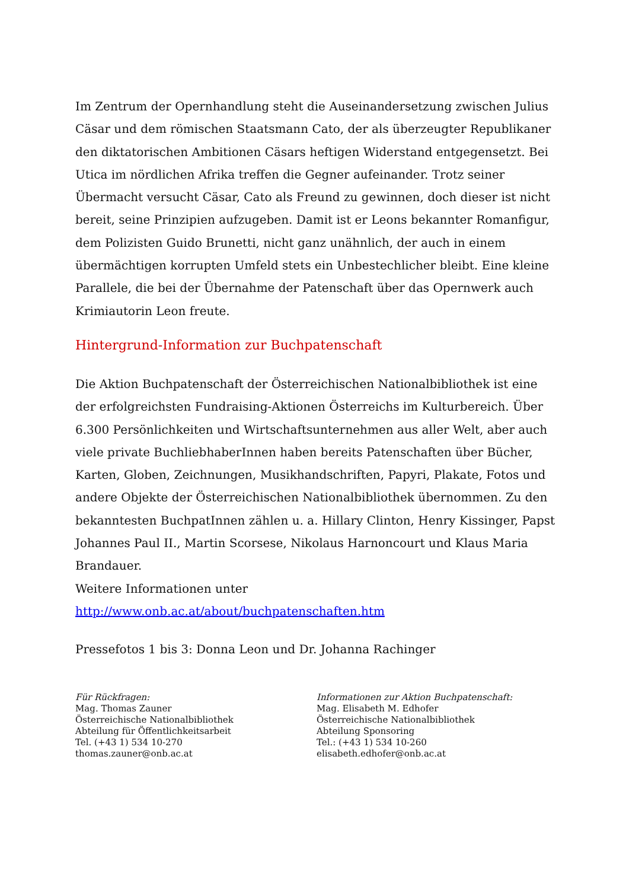Im Zentrum der Opernhandlung steht die Auseinandersetzung zwischen Julius Cäsar und dem römischen Staatsmann Cato, der als überzeugter Republikaner den diktatorischen Ambitionen Cäsars heftigen Widerstand entgegensetzt. Bei Utica im nördlichen Afrika treffen die Gegner aufeinander. Trotz seiner Übermacht versucht Cäsar, Cato als Freund zu gewinnen, doch dieser ist nicht bereit, seine Prinzipien aufzugeben. Damit ist er Leons bekannter Romanfigur, dem Polizisten Guido Brunetti, nicht ganz unähnlich, der auch in einem übermächtigen korrupten Umfeld stets ein Unbestechlicher bleibt. Eine kleine Parallele, die bei der Übernahme der Patenschaft über das Opernwerk auch Krimiautorin Leon freute.
Hintergrund-Information zur Buchpatenschaft
Die Aktion Buchpatenschaft der Österreichischen Nationalbibliothek ist eine der erfolgreichsten Fundraising-Aktionen Österreichs im Kulturbereich. Über 6.300 Persönlichkeiten und Wirtschaftsunternehmen aus aller Welt, aber auch viele private BuchliebhaberInnen haben bereits Patenschaften über Bücher, Karten, Globen, Zeichnungen, Musikhandschriften, Papyri, Plakate, Fotos und andere Objekte der Österreichischen Nationalbibliothek übernommen. Zu den bekanntesten BuchpatInnen zählen u. a. Hillary Clinton, Henry Kissinger, Papst Johannes Paul II., Martin Scorsese, Nikolaus Harnoncourt und Klaus Maria Brandauer.
Weitere Informationen unter http://www.onb.ac.at/about/buchpatenschaften.htm
Pressefotos 1 bis 3: Donna Leon und Dr. Johanna Rachinger
Für Rückfragen:
Mag. Thomas Zauner
Österreichische Nationalbibliothek
Abteilung für Öffentlichkeitsarbeit
Tel. (+43 1) 534 10-270
thomas.zauner@onb.ac.at
Informationen zur Aktion Buchpatenschaft:
Mag. Elisabeth M. Edhofer
Österreichische Nationalbibliothek
Abteilung Sponsoring
Tel.: (+43 1) 534 10-260
elisabeth.edhofer@onb.ac.at